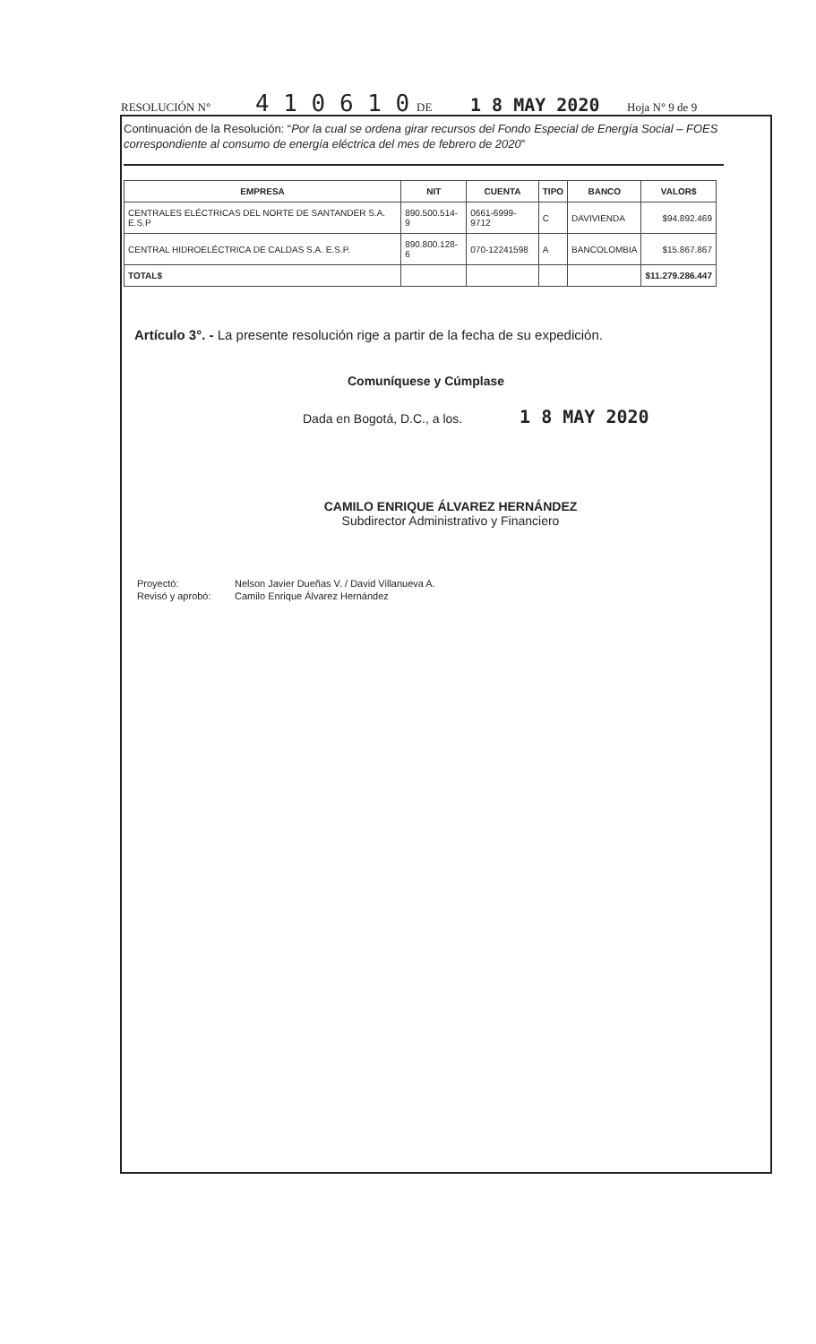RESOLUCIÓN N° 4 1 0 6 1 0 DE 1 8 MAY 2020 Hoja N° 9 de 9
Continuación de la Resolución: “Por la cual se ordena girar recursos del Fondo Especial de Energía Social – FOES correspondiente al consumo de energía eléctrica del mes de febrero de 2020”
| EMPRESA | NIT | CUENTA | TIPO | BANCO | VALOR$ |
| --- | --- | --- | --- | --- | --- |
| CENTRALES ELÉCTRICAS DEL NORTE DE SANTANDER S.A. E.S.P | 890.500.514-9 | 0661-6999-9712 | C | DAVIVIENDA | $94.892.469 |
| CENTRAL HIDROELÉCTRICA DE CALDAS S.A. E.S.P. | 890.800.128-6 | 070-12241598 | A | BANCOLOMBIA | $15.867.867 |
| TOTAL$ | | | | | $11.279.286.447 |
Artículo 3°. - La presente resolución rige a partir de la fecha de su expedición.
Comuníquese y Cúmplase
Dada en Bogotá, D.C., a los. 1 8 MAY 2020
CAMILO ENRIQUE ÁLVAREZ HERNÁNDEZ
Subdirector Administrativo y Financiero
| Proyectó: | Nelson Javier Dueñas V. / David Villanueva A. |
| Revisó y aprobó: | Camilo Enrique Álvarez Hernández |